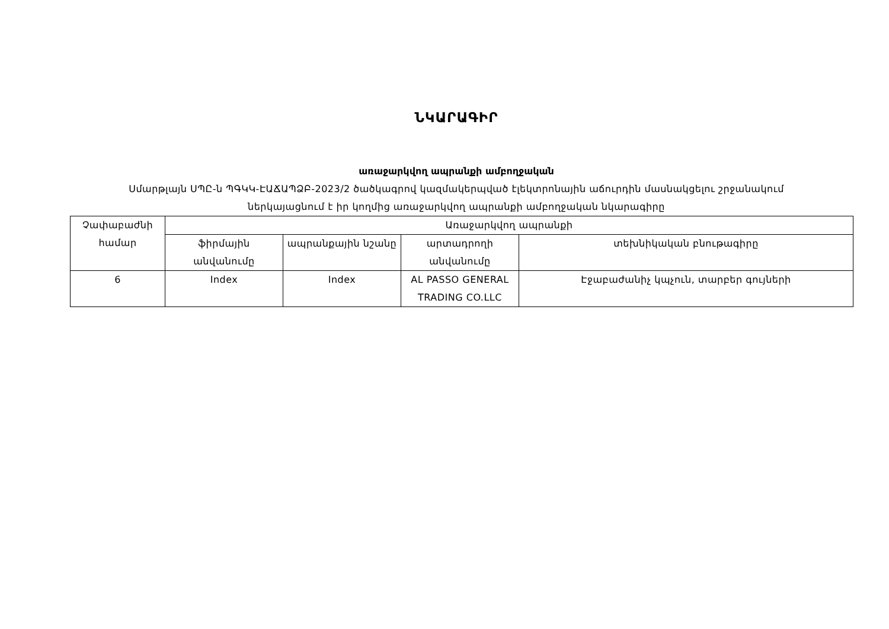ՆԿԱՐԱԳԻՐ
առաջարկվող ապրանքի ամբողջական
Սմարթլայն ՍՊԸ-ն ՊԳԿԿ-ԷԱՃԱՊՁԲ-2023/2 ծածկագրով կազմակերպված էլեկտրոնային աճուրդին մասնակցելու շրջանակում ներկայացնում է իր կողմից առաջարկվող ապրանքի ամբողջական նկարագիրը
| Չափաբաժնի համար | Առաջարկվող ապրանքի | | | |
| --- | --- | --- | --- | --- |
| | ֆիրմային անվանումը | ապրանքային նշանը | արտադրողի անվանումը | տեխնիկական բնութագիրը |
| 6 | Index | Index | AL PASSO GENERAL TRADING CO.LLC | Էջաբաժանիչ կպչուն, տարբեր գույների |